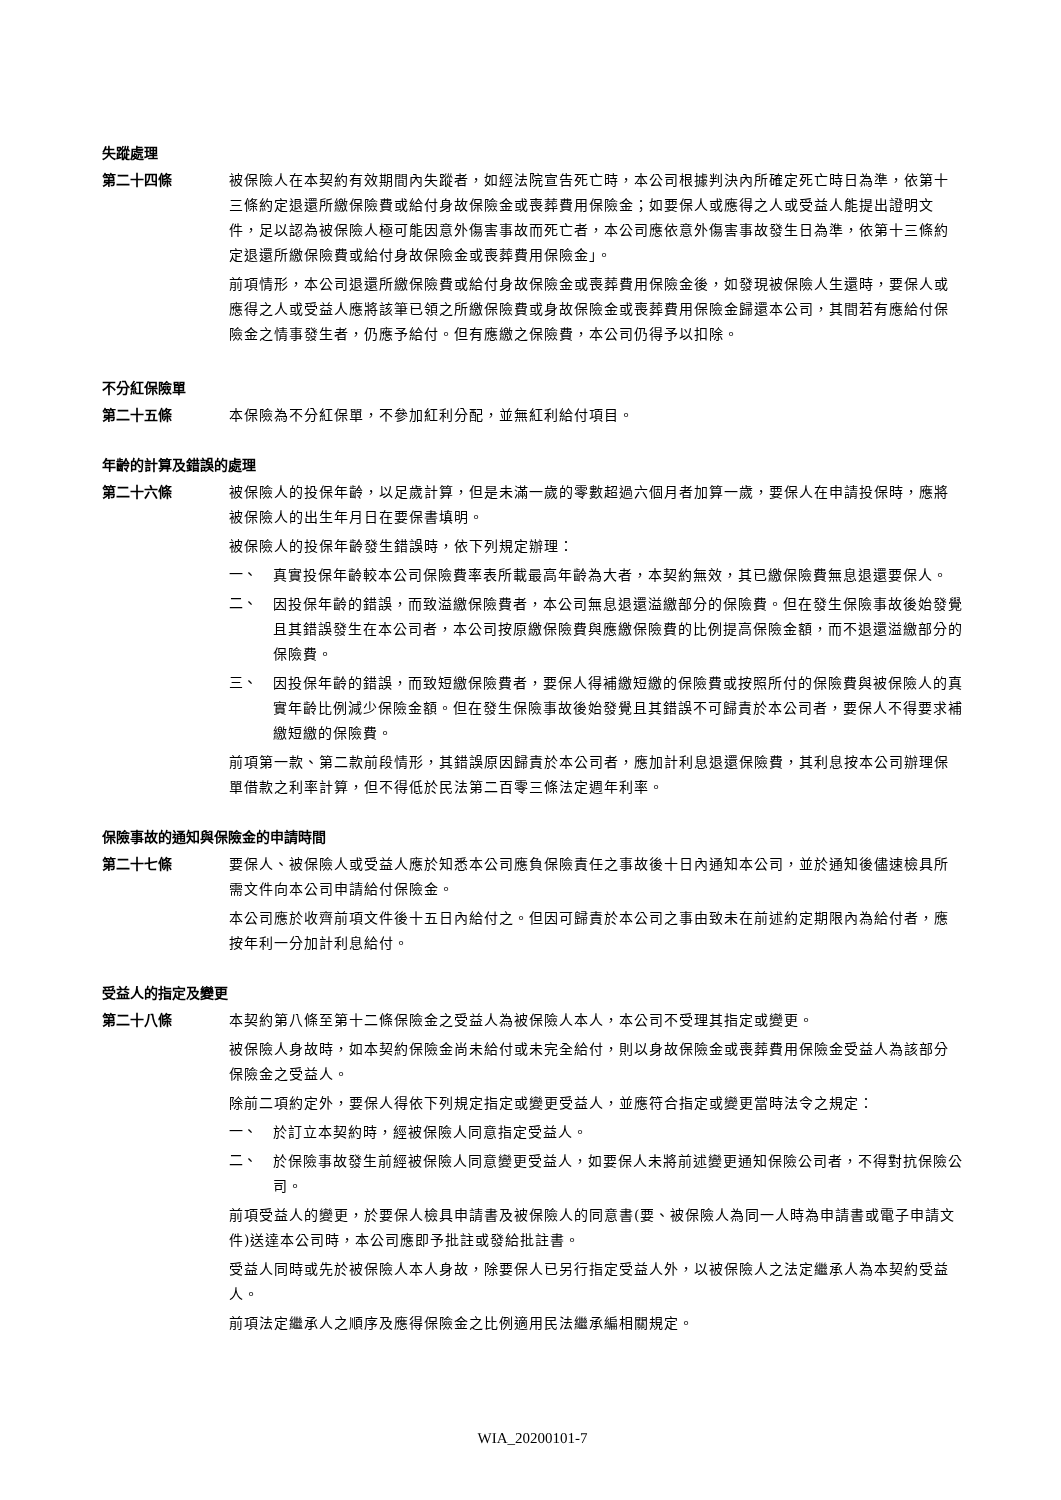失蹤處理
第二十四條 被保險人在本契約有效期間內失蹤者，如經法院宣告死亡時，本公司根據判決內所確定死亡時日為準，依第十三條約定退還所繳保險費或給付身故保險金或喪葬費用保險金；如要保人或應得之人或受益人能提出證明文件，足以認為被保險人極可能因意外傷害事故而死亡者，本公司應依意外傷害事故發生日為準，依第十三條約定退還所繳保險費或給付身故保險金或喪葬費用保險金」。
前項情形，本公司退還所繳保險費或給付身故保險金或喪葬費用保險金後，如發現被保險人生還時，要保人或應得之人或受益人應將該筆已領之所繳保險費或身故保險金或喪葬費用保險金歸還本公司，其間若有應給付保險金之情事發生者，仍應予給付。但有應繳之保險費，本公司仍得予以扣除。
不分紅保險單
第二十五條 本保險為不分紅保單，不參加紅利分配，並無紅利給付項目。
年齡的計算及錯誤的處理
第二十六條 被保險人的投保年齡，以足歲計算，但是未滿一歲的零數超過六個月者加算一歲，要保人在申請投保時，應將被保險人的出生年月日在要保書填明。
被保險人的投保年齡發生錯誤時，依下列規定辦理：
一、
真實投保年齡較本公司保險費率表所載最高年齡為大者，本契約無效，其已繳保險費無息退還要保人。
二、
因投保年齡的錯誤，而致溢繳保險費者，本公司無息退還溢繳部分的保險費。但在發生保險事故後始發覺且其錯誤發生在本公司者，本公司按原繳保險費與應繳保險費的比例提高保險金額，而不退還溢繳部分的保險費。
三、
因投保年齡的錯誤，而致短繳保險費者，要保人得補繳短繳的保險費或按照所付的保險費與被保險人的真實年齡比例減少保險金額。但在發生保險事故後始發覺且其錯誤不可歸責於本公司者，要保人不得要求補繳短繳的保險費。
前項第一款、第二款前段情形，其錯誤原因歸責於本公司者，應加計利息退還保險費，其利息按本公司辦理保單借款之利率計算，但不得低於民法第二百零三條法定週年利率。
保險事故的通知與保險金的申請時間
第二十七條 要保人、被保險人或受益人應於知悉本公司應負保險責任之事故後十日內通知本公司，並於通知後儘速檢具所需文件向本公司申請給付保險金。
本公司應於收齊前項文件後十五日內給付之。但因可歸責於本公司之事由致未在前述約定期限內為給付者，應按年利一分加計利息給付。
受益人的指定及變更
第二十八條 本契約第八條至第十二條保險金之受益人為被保險人本人，本公司不受理其指定或變更。
被保險人身故時，如本契約保險金尚未給付或未完全給付，則以身故保險金或喪葬費用保險金受益人為該部分保險金之受益人。
除前二項約定外，要保人得依下列規定指定或變更受益人，並應符合指定或變更當時法令之規定：
一、
於訂立本契約時，經被保險人同意指定受益人。
二、
於保險事故發生前經被保險人同意變更受益人，如要保人未將前述變更通知保險公司者，不得對抗保險公司。
前項受益人的變更，於要保人檢具申請書及被保險人的同意書(要、被保險人為同一人時為申請書或電子申請文件)送達本公司時，本公司應即予批註或發給批註書。
受益人同時或先於被保險人本人身故，除要保人已另行指定受益人外，以被保險人之法定繼承人為本契約受益人。
前項法定繼承人之順序及應得保險金之比例適用民法繼承編相關規定。
WIA_20200101-7